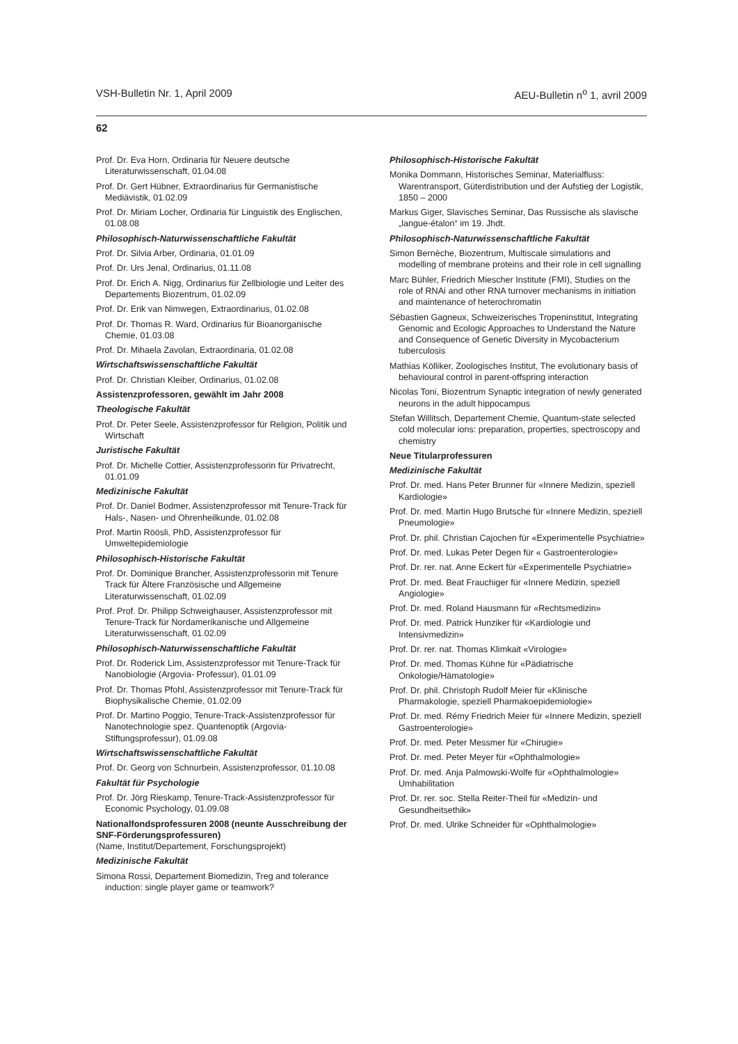VSH-Bulletin Nr. 1, April 2009 AEU-Bulletin n<sup>o</sup> 1, avril 2009
62
Prof. Dr. Eva Horn, Ordinaria für Neuere deutsche Literaturwissenschaft, 01.04.08
Prof. Dr. Gert Hübner, Extraordinarius für Germanistische Mediävistik, 01.02.09
Prof. Dr. Miriam Locher, Ordinaria für Linguistik des Englischen, 01.08.08
Philosophisch-Naturwissenschaftliche Fakultät
Prof. Dr. Silvia Arber, Ordinaria, 01.01.09
Prof. Dr. Urs Jenal, Ordinarius, 01.11.08
Prof. Dr. Erich A. Nigg, Ordinarius für Zellbiologie und Leiter des Departements Biozentrum, 01.02.09
Prof. Dr. Erik van Nimwegen, Extraordinarius, 01.02.08
Prof. Dr. Thomas R. Ward, Ordinarius für Bioanorganische Chemie, 01.03.08
Prof. Dr. Mihaela Zavolan, Extraordinaria, 01.02.08
Wirtschaftswissenschaftliche Fakultät
Prof. Dr. Christian Kleiber, Ordinarius, 01.02.08
Assistenzprofessoren, gewählt im Jahr 2008
Theologische Fakultät
Prof. Dr. Peter Seele, Assistenzprofessor für Religion, Politik und Wirtschaft
Juristische Fakultät
Prof. Dr. Michelle Cottier, Assistenzprofessorin für Privatrecht, 01.01.09
Medizinische Fakultät
Prof. Dr. Daniel Bodmer, Assistenzprofessor mit Tenure-Track für Hals-, Nasen- und Ohrenheilkunde, 01.02.08
Prof. Martin Röösli, PhD, Assistenzprofessor für Umweltepidemiologie
Philosophisch-Historische Fakultät
Prof. Dr. Dominique Brancher, Assistenzprofessorin mit Tenure Track für Ältere Französische und Allgemeine Literaturwissenschaft, 01.02.09
Prof. Prof. Dr. Philipp Schweighauser, Assistenzprofessor mit Tenure-Track für Nordamerikanische und Allgemeine Literaturwissenschaft, 01.02.09
Philosophisch-Naturwissenschaftliche Fakultät
Prof. Dr. Roderick Lim, Assistenzprofessor mit Tenure-Track für Nanobiologie (Argovia- Professur), 01.01.09
Prof. Dr. Thomas Pfohl, Assistenzprofessor mit Tenure-Track für Biophysikalische Chemie, 01.02.09
Prof. Dr. Martino Poggio, Tenure-Track-Assistenzprofessor für Nanotechnologie spez. Quantenoptik (Argovia-Stiftungsprofessur), 01.09.08
Wirtschaftswissenschaftliche Fakultät
Prof. Dr. Georg von Schnurbein, Assistenzprofessor, 01.10.08
Fakultät für Psychologie
Prof. Dr. Jörg Rieskamp, Tenure-Track-Assistenzprofessor für Economic Psychology, 01.09.08
Nationalfondsprofessuren 2008 (neunte Ausschreibung der SNF-Förderungsprofessuren)
(Name, Institut/Departement, Forschungsprojekt)
Medizinische Fakultät
Simona Rossi, Departement Biomedizin, Treg and tolerance induction: single player game or teamwork?
Philosophisch-Historische Fakultät
Monika Dommann, Historisches Seminar, Materialfluss: Warentransport, Güterdistribution und der Aufstieg der Logistik, 1850 – 2000
Markus Giger, Slavisches Seminar, Das Russische als slavische „langue-étalon“ im 19. Jhdt.
Philosophisch-Naturwissenschaftliche Fakultät
Simon Bernèche, Biozentrum, Multiscale simulations and modelling of membrane proteins and their role in cell signalling
Marc Bühler, Friedrich Miescher Institute (FMI), Studies on the role of RNAi and other RNA turnover mechanisms in initiation and maintenance of heterochromatin
Sébastien Gagneux, Schweizerisches Tropeninstitut, Integrating Genomic and Ecologic Approaches to Understand the Nature and Consequence of Genetic Diversity in Mycobacterium tuberculosis
Mathias Kölliker, Zoologisches Institut, The evolutionary basis of behavioural control in parent-offspring interaction
Nicolas Toni, Biozentrum Synaptic integration of newly generated neurons in the adult hippocampus
Stefan Willitsch, Departement Chemie, Quantum-state selected cold molecular ions: preparation, properties, spectroscopy and chemistry
Neue Titularprofessuren
Medizinische Fakultät
Prof. Dr. med. Hans Peter Brunner für «Innere Medizin, speziell Kardiologie»
Prof. Dr. med. Martin Hugo Brutsche für «Innere Medizin, speziell Pneumologie»
Prof. Dr. phil. Christian Cajochen für «Experimentelle Psychiatrie»
Prof. Dr. med. Lukas Peter Degen für « Gastroenterologie»
Prof. Dr. rer. nat. Anne Eckert für «Experimentelle Psychiatrie»
Prof. Dr. med. Beat Frauchiger für «Innere Medizin, speziell Angiologie»
Prof. Dr. med. Roland Hausmann für «Rechtsmedizin»
Prof. Dr. med. Patrick Hunziker für «Kardiologie und Intensivmedizin»
Prof. Dr. rer. nat. Thomas Klimkait «Virologie»
Prof. Dr. med. Thomas Kühne für «Pädiatrische Onkologie/Hämatologie»
Prof. Dr. phil. Christoph Rudolf Meier für «Klinische Pharmakologie, speziell Pharmakoepidemiologie»
Prof. Dr. med. Rémy Friedrich Meier für «Innere Medizin, speziell Gastroenterologie»
Prof. Dr. med. Peter Messmer für «Chirugie»
Prof. Dr. med. Peter Meyer für «Ophthalmologie»
Prof. Dr. med. Anja Palmowski-Wolfe für «Ophthalmologie» Umhabilitation
Prof. Dr. rer. soc. Stella Reiter-Theil für «Medizin- und Gesundheitsethik»
Prof. Dr. med. Ulrike Schneider für «Ophthalmologie»